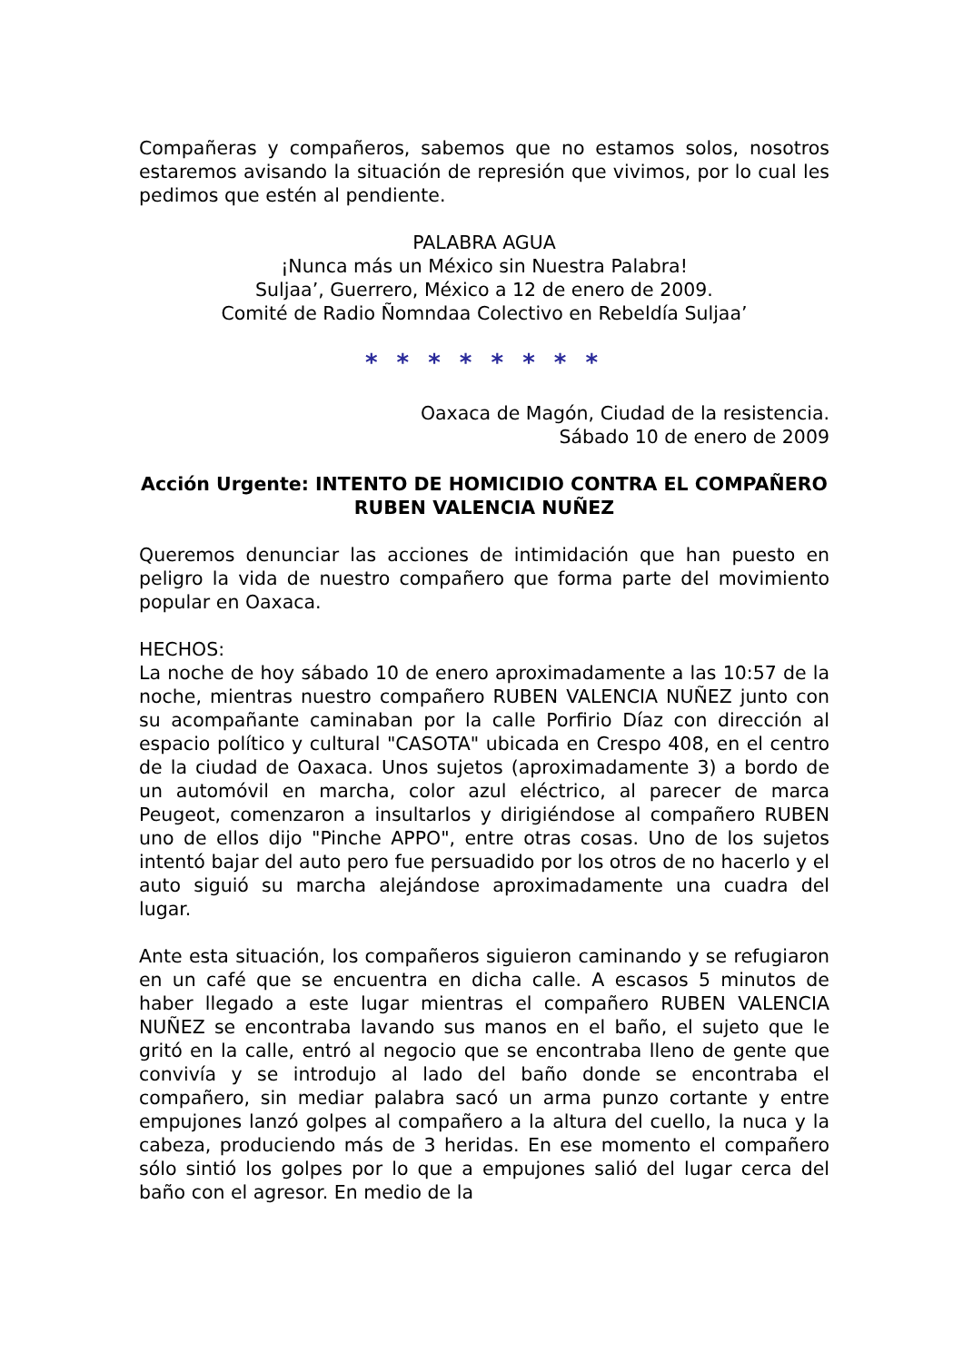Compañeras y compañeros, sabemos que no estamos solos, nosotros estaremos avisando la situación de represión que vivimos, por lo cual les pedimos que estén al pendiente.
PALABRA AGUA
¡Nunca más un México sin Nuestra Palabra!
Suljaa’, Guerrero, México a 12 de enero de 2009.
Comité de Radio Ñomndaa Colectivo en Rebeldía Suljaa’
* * * * * * * *
Oaxaca de Magón, Ciudad de la resistencia.
Sábado 10 de enero de 2009
Acción Urgente: INTENTO DE HOMICIDIO CONTRA EL COMPAÑERO RUBEN VALENCIA NUÑEZ
Queremos denunciar las acciones de intimidación que han puesto en peligro la vida de nuestro compañero que forma parte del movimiento popular en Oaxaca.
HECHOS:
La noche de hoy sábado 10 de enero aproximadamente a las 10:57 de la noche, mientras nuestro compañero RUBEN VALENCIA NUÑEZ junto con su acompañante caminaban por la calle Porfirio Díaz con dirección al espacio político y cultural "CASOTA" ubicada en Crespo 408, en el centro de la ciudad de Oaxaca. Unos sujetos (aproximadamente 3) a bordo de un automóvil en marcha, color azul eléctrico, al parecer de marca Peugeot, comenzaron a insultarlos y dirigiéndose al compañero RUBEN uno de ellos dijo "Pinche APPO", entre otras cosas. Uno de los sujetos intentó bajar del auto pero fue persuadido por los otros de no hacerlo y el auto siguió su marcha alejándose aproximadamente una cuadra del lugar.
Ante esta situación, los compañeros siguieron caminando y se refugiaron en un café que se encuentra en dicha calle. A escasos 5 minutos de haber llegado a este lugar mientras el compañero RUBEN VALENCIA NUÑEZ se encontraba lavando sus manos en el baño, el sujeto que le gritó en la calle, entró al negocio que se encontraba lleno de gente que convivía y se introdujo al lado del baño donde se encontraba el compañero, sin mediar palabra sacó un arma punzo cortante y entre empujones lanzó golpes al compañero a la altura del cuello, la nuca y la cabeza, produciendo más de 3 heridas. En ese momento el compañero sólo sintió los golpes por lo que a empujones salió del lugar cerca del baño con el agresor. En medio de la